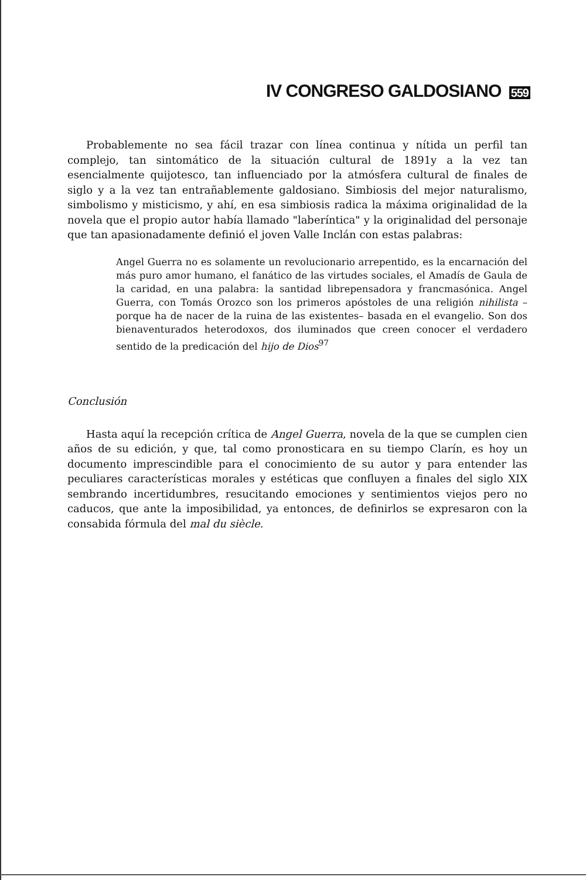IV CONGRESO GALDOSIANO 559
Probablemente no sea fácil trazar con línea continua y nítida un perfil tan complejo, tan sintomático de la situación cultural de 1891y a la vez tan esencialmente quijotesco, tan influenciado por la atmósfera cultural de finales de siglo y a la vez tan entrañablemente galdosiano. Simbiosis del mejor naturalismo, simbolismo y misticismo, y ahí, en esa simbiosis radica la máxima originalidad de la novela que el propio autor había llamado "laberíntica" y la originalidad del personaje que tan apasionadamente definió el joven Valle Inclán con estas palabras:
Angel Guerra no es solamente un revolucionario arrepentido, es la encarnación del más puro amor humano, el fanático de las virtudes sociales, el Amadís de Gaula de la caridad, en una palabra: la santidad librepensadora y francmasónica. Angel Guerra, con Tomás Orozco son los primeros apóstoles de una religión nihilista –porque ha de nacer de la ruina de las existentes– basada en el evangelio. Son dos bienaventurados heterodoxos, dos iluminados que creen conocer el verdadero sentido de la predicación del hijo de Dios<sup>97</sup>
Conclusión
Hasta aquí la recepción crítica de Angel Guerra, novela de la que se cumplen cien años de su edición, y que, tal como pronosticara en su tiempo Clarín, es hoy un documento imprescindible para el conocimiento de su autor y para entender las peculiares características morales y estéticas que confluyen a finales del siglo XIX sembrando incertidumbres, resucitando emociones y sentimientos viejos pero no caducos, que ante la imposibilidad, ya entonces, de definirlos se expresaron con la consabida fórmula del mal du siècle.